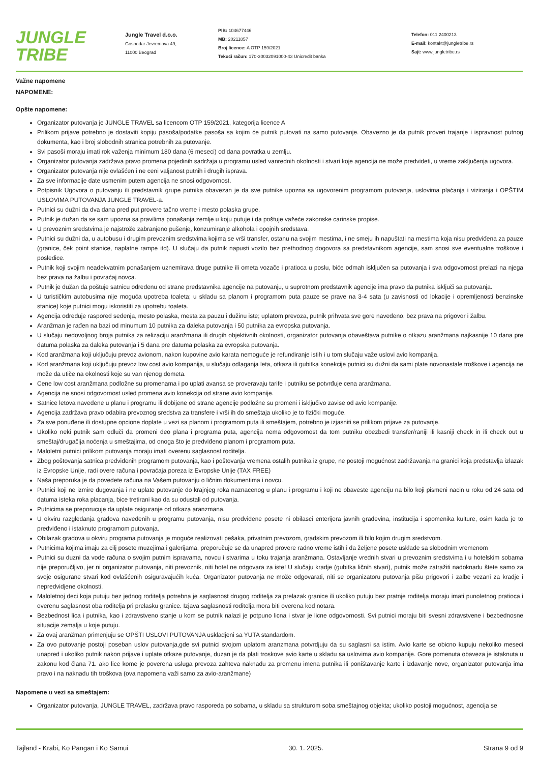JUNGLE
TRIBE
Jungle Travel d.o.o.
Gospodar Jevremova 49,
11000 Beograd
PIB: 104677446
MB: 20211857
Broj licence: A OTP 159/2021
Tekući račun: 170-30032091000-43 Unicredit banka
Telefon: 011 2400213
E-mail: kontakt@jungletribe.rs
Sajt: www.jungletribe.rs
Važne napomene
NAPOMENE:
Opšte napomene:
Organizator putovanja je JUNGLE TRAVEL sa licencom OTP 159/2021, kategorija licence A
Prilikom prijave potrebno je dostaviti kopiju pasoša/podatke pasoša sa kojim će putnik putovati na samo putovanje. Obavezno je da putnik proveri trajanje i ispravnost putnog dokumenta, kao i broj slobodnih stranica potrebnih za putovanje.
Svi pasoši moraju imati rok važenja minimum 180 dana (6 meseci) od dana povratka u zemlju.
Organizator putovanja zadržava pravo promena pojedinih sadržaja u programu usled vanrednih okolnosti i stvari koje agencija ne može predvideti, u vreme zaključenja ugovora.
Organizator putovanja nije ovlašćen i ne ceni valjanost putnih i drugih isprava.
Za sve informacije date usmenim putem agencija ne snosi odgovornost.
Potpisnik Ugovora o putovanju ili predstavnik grupe putnika obavezan je da sve putnike upozna sa ugovorenim programom putovanja, uslovima plaćanja i viziranja i OPŠTIM USLOVIMA PUTOVANJA JUNGLE TRAVEL-a.
Putnici su dužni da dva dana pred put provere tačno vreme i mesto polaska grupe.
Putnik je dužan da se sam upozna sa pravilima ponašanja zemlje u koju putuje i da poštuje važeće zakonske carinske propise.
U prevoznim sredstvima je najstrože zabranjeno pušenje, konzumiranje alkohola i opojnih sredstava.
Putnici su dužni da, u autobusu i drugim prevoznim sredstvima kojima se vrši transfer, ostanu na svojim mestima, i ne smeju ih napuštati na mestima koja nisu predviđena za pauze (granice, ček point stanice, naplatne rampe itd). U slučaju da putnik napusti vozilo bez prethodnog dogovora sa predstavnikom agencije, sam snosi sve eventualne troškove i posledice.
Putnik koji svojim neadekvatnim ponašanjem uznemirava druge putnike ili ometa vozače i pratioca u poslu, biće odmah isključen sa putovanja i sva odgovornost prelazi na njega bez prava na žalbu i povraćaj novca.
Putnik je dužan da poštuje satnicu određenu od strane predstavnika agencije na putovanju, u suprotnom predstavnik agencije ima pravo da putnika isključi sa putovanja.
U turističkim autobusima nije moguća upotreba toaleta; u skladu sa planom i programom puta pauze se prave na 3-4 sata (u zavisnosti od lokacije i opremljenosti benzinske stanice) koje putnici mogu iskoristiti za upotrebu toaleta.
Agencija određuje raspored sedenja, mesto polaska, mesta za pauzu i dužinu iste; uplatom prevoza, putnik prihvata sve gore navedeno, bez prava na prigovor i žalbu.
Aranžman je rađen na bazi od minumum 10 putnika za daleka putovanja i 50 putnika za evropska putovanja.
U slučaju nedovoljnog broja putnika za relizaciju aranžmana ili drugih objektivnih okolnosti, organizator putovanja obaveštava putnike o otkazu aranžmana najkasnije 10 dana pre datuma polaska za daleka putovanja i 5 dana pre datuma polaska za evropska putovanja.
Kod aranžmana koji uključuju prevoz avionom, nakon kupovine avio karata nemoguće je refundiranje istih i u tom slučaju važe uslovi avio kompanija.
Kod aranžmana koji uključuju prevoz low cost avio kompanija, u slučaju odlaganja leta, otkaza ili gubitka konekcije putnici su dužni da sami plate novonastale troškove i agencija ne može da utiče na okolnosti koje su van njenog dometa.
Cene low cost aranžmana podložne su promenama i po uplati avansa se proveravaju tarife i putniku se potvrđuje cena aranžmana.
Agencija ne snosi odgovornost usled promena avio konekcija od strane avio kompanije.
Satnice letova navedene u planu i programu ili dobijene od strane agencije podložne su promeni i isključivo zavise od avio kompanije.
Agencija zadržava pravo odabira prevoznog sredstva za transfere i vrši ih do smeštaja ukoliko je to fizički moguće.
Za sve ponuđene ili dostupne opcione doplate u vezi sa planom i programom puta ili smeštajem, potrebno je izjasniti se prilikom prijave za putovanje.
Ukoliko neki putnik sam odluči da promeni deo plana i programa puta, agencija nema odgovornost da tom putniku obezbedi transfer/raniji ili kasniji check in ili check out u smeštaj/drugačija noćenja u smeštajima, od onoga što je predviđeno planom i programom puta.
Maloletni putnici prilikom putovanja moraju imati overenu saglasnost roditelja.
Zbog poštovanja satnica predviđenih programom putovanja, kao i poštovanja vremena ostalih putnika iz grupe, ne postoji mogućnost zadržavanja na granici koja predstavlja izlazak iz Evropske Unije, radi overe računa i povraćaja poreza iz Evropske Unije (TAX FREE)
Naša preporuka je da povedete računa na Vašem putovanju o ličnim dokumentima i novcu.
Putnici koji ne izmire dugovanja i ne uplate putovanje do krajnjeg roka naznacenog u planu i programu i koji ne obaveste agenciju na bilo koji pismeni nacin u roku od 24 sata od datuma isteka roka placanja, bice tretirani kao da su odustali od putovanja.
Putnicima se preporucuje da uplate osiguranje od otkaza aranzmana.
U okviru razgledanja gradova navedenih u programu putovanja, nisu predviđene posete ni obilasci enterijera javnih građevina, institucija i spomenika kulture, osim kada je to predviđeno i istaknuto programom putovanja.
Obilazak gradova u okviru programa putovanja je moguće realizovati pešaka, privatnim prevozom, gradskim prevozom ili bilo kojim drugim sredstvom.
Putnicima kojima imaju za cilj posete muzejima i galerijama, preporučuje se da unapred provere radno vreme istih i da željene posete usklade sa slobodnim vremenom
Putnici su duzni da vode računa o svojim putnim ispravama, novcu i stvarima u toku trajanja aranžmana. Ostavljanje vrednih stvari u prevoznim sredstvima i u hotelskim sobama nije preporučljivo, jer ni organizator putovanja, niti prevoznik, niti hotel ne odgovara za iste! U slučaju kradje (gubitka ličnih stvari), putnik može zatražiti nadoknadu štete samo za svoje osigurane stvari kod ovlašćenih osiguravajućih kuća. Organizator putovanja ne može odgovarati, niti se organizatoru putovanja pišu prigovori i zalbe vezani za kradje i nepredvidjene okolnosti.
Maloletnoj deci koja putuju bez jednog roditelja potrebna je saglasnost drugog roditelja za prelazak granice ili ukoliko putuju bez pratnje roditelja moraju imati punoletnog pratioca i overenu saglasnost oba roditelja pri prelasku granice. Izjava saglasnosti roditelja mora biti overena kod notara.
Bezbednost lica i putnika, kao i zdravstveno stanje u kom se putnik nalazi je potpuno licna i stvar je licne odgovornosti. Svi putnici moraju biti svesni zdravstvene i bezbednosne situacije zemalja u koje putuju.
Za ovaj aranžman primenjuju se OPŠTI USLOVI PUTOVANJA uskladjeni sa YUTA standardom.
Za ovo putovanje postoji poseban uslov putovanja,gde svi putnici svojom uplatom aranzmana potvrdjuju da su saglasni sa istim. Avio karte se obicno kupuju nekoliko meseci unapred i ukoliko putnik nakon prijave i uplate otkaze putovanje, duzan je da plati troskove avio karte u skladu sa uslovima avio kompanije. Gore pomenuta obaveza je istaknuta u zakonu kod člana 71. ako lice kome je poverena usluga prevoza zahteva naknadu za promenu imena putnika ili poništavanje karte i izdavanje nove, organizator putovanja ima pravo i na naknadu tih troškova (ova napomena važi samo za avio-aranžmane)
Napomene u vezi sa smeštajem:
Organizator putovanja, JUNGLE TRAVEL, zadržava pravo rasporeda po sobama, u skladu sa strukturom soba smeštajnog objekta; ukoliko postoji mogućnost, agencija se
Tajland - Krabi, Ko Pangan i Ko Samui 30. 1. 2025. Strana 9 od 9